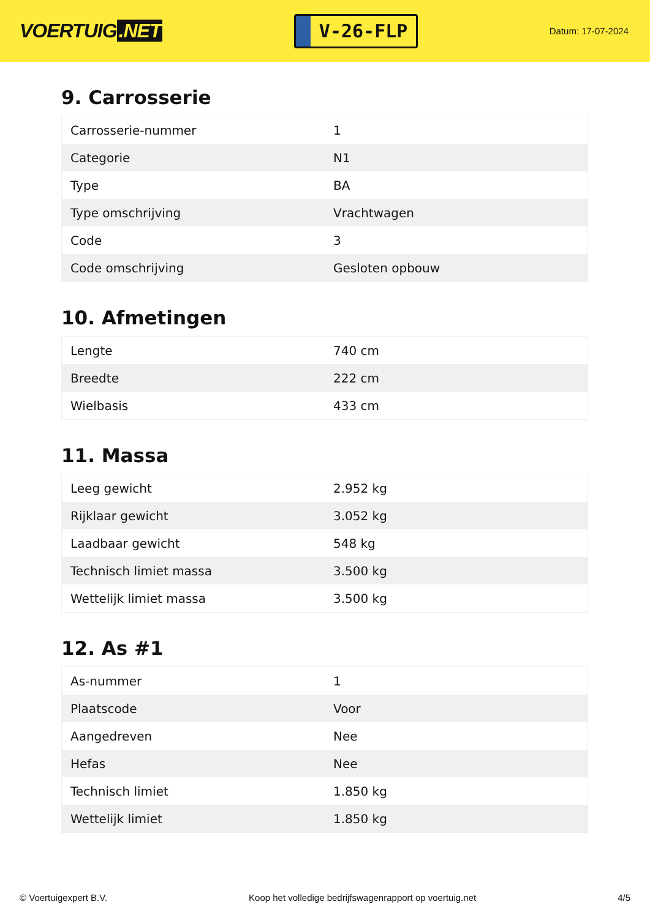VOERTUIG.NET
V-26-FLP
Datum: 17-07-2024
9. Carrosserie
| Carrosserie-nummer | 1 |
| Categorie | N1 |
| Type | BA |
| Type omschrijving | Vrachtwagen |
| Code | 3 |
| Code omschrijving | Gesloten opbouw |
10. Afmetingen
| Lengte | 740 cm |
| Breedte | 222 cm |
| Wielbasis | 433 cm |
11. Massa
| Leeg gewicht | 2.952 kg |
| Rijklaar gewicht | 3.052 kg |
| Laadbaar gewicht | 548 kg |
| Technisch limiet massa | 3.500 kg |
| Wettelijk limiet massa | 3.500 kg |
12. As #1
| As-nummer | 1 |
| Plaatscode | Voor |
| Aangedreven | Nee |
| Hefas | Nee |
| Technisch limiet | 1.850 kg |
| Wettelijk limiet | 1.850 kg |
© Voertuigexpert B.V. Koop het volledige bedrijfswagenrapport op voertuig.net 4/5